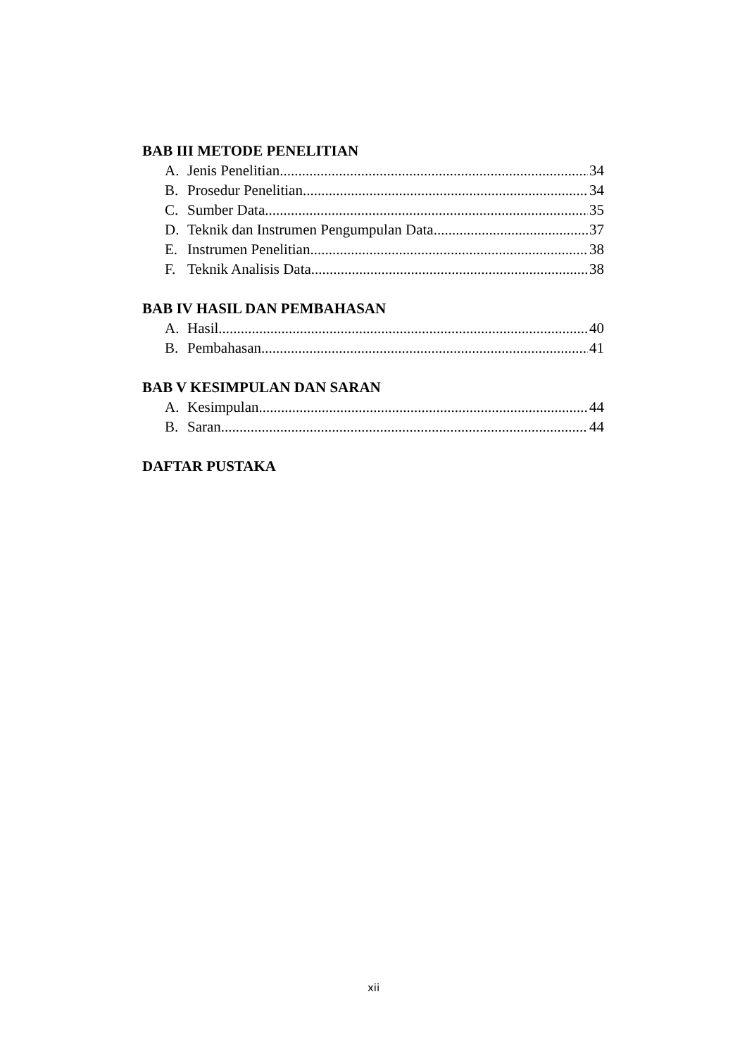BAB III METODE PENELITIAN
A. Jenis Penelitian 34
B. Prosedur Penelitian 34
C. Sumber Data 35
D. Teknik dan Instrumen Pengumpulan Data 37
E. Instrumen Penelitian 38
F. Teknik Analisis Data 38
BAB IV HASIL DAN PEMBAHASAN
A. Hasil 40
B. Pembahasan 41
BAB V KESIMPULAN DAN SARAN
A. Kesimpulan 44
B. Saran 44
DAFTAR PUSTAKA
xii